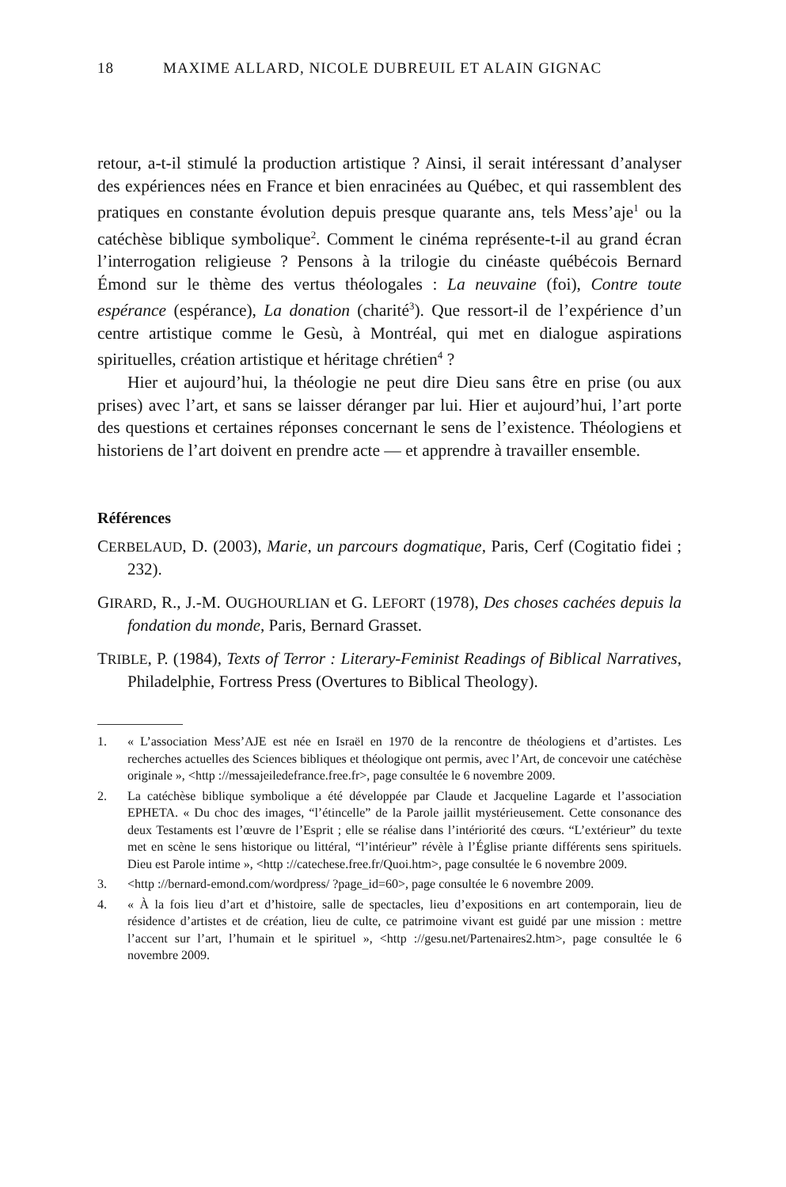18 MAXIME ALLARD, NICOLE DUBREUIL ET ALAIN GIGNAC
retour, a-t-il stimulé la production artistique ? Ainsi, il serait intéressant d’analyser des expériences nées en France et bien enracinées au Québec, et qui rassemblent des pratiques en constante évolution depuis presque quarante ans, tels Mess’aje<sup>1</sup> ou la catéchèse biblique symbolique<sup>2</sup>. Comment le cinéma représente-t-il au grand écran l’interrogation religieuse ? Pensons à la trilogie du cinéaste québécois Bernard Émond sur le thème des vertus théologales : La neuvaine (foi), Contre toute espérance (espérance), La donation (charité<sup>3</sup>). Que ressort-il de l’expérience d’un centre artistique comme le Gesù, à Montréal, qui met en dialogue aspirations spirituelles, création artistique et héritage chrétien<sup>4</sup> ?
Hier et aujourd’hui, la théologie ne peut dire Dieu sans être en prise (ou aux prises) avec l’art, et sans se laisser déranger par lui. Hier et aujourd’hui, l’art porte des questions et certaines réponses concernant le sens de l’existence. Théologiens et historiens de l’art doivent en prendre acte — et apprendre à travailler ensemble.
Références
CERBELAUD, D. (2003), Marie, un parcours dogmatique, Paris, Cerf (Cogitatio fidei ; 232).
GIRARD, R., J.-M. OUGHOURLIAN et G. LEFORT (1978), Des choses cachées depuis la fondation du monde, Paris, Bernard Grasset.
TRIBLE, P. (1984), Texts of Terror : Literary-Feminist Readings of Biblical Narratives, Philadelphie, Fortress Press (Overtures to Biblical Theology).
1. « L’association Mess’AJE est née en Israël en 1970 de la rencontre de théologiens et d’artistes. Les recherches actuelles des Sciences bibliques et théologique ont permis, avec l’Art, de concevoir une catéchèse originale », <http ://messajeiledefrance.free.fr>, page consultée le 6 novembre 2009.
2. La catéchèse biblique symbolique a été développée par Claude et Jacqueline Lagarde et l’association EPHETA. « Du choc des images, “l’étincelle” de la Parole jaillit mystérieusement. Cette consonance des deux Testaments est l’œuvre de l’Esprit ; elle se réalise dans l’intériorité des cœurs. “L’extérieur” du texte met en scène le sens historique ou littéral, “l’intérieur” révèle à l’Église priante différents sens spirituels. Dieu est Parole intime », <http ://catechese.free.fr/Quoi.htm>, page consultée le 6 novembre 2009.
3. <http ://bernard-emond.com/wordpress/ ?page_id=60>, page consultée le 6 novembre 2009.
4. « À la fois lieu d’art et d’histoire, salle de spectacles, lieu d’expositions en art contemporain, lieu de résidence d’artistes et de création, lieu de culte, ce patrimoine vivant est guidé par une mission : mettre l’accent sur l’art, l’humain et le spirituel », <http ://gesu.net/Partenaires2.htm>, page consultée le 6 novembre 2009.